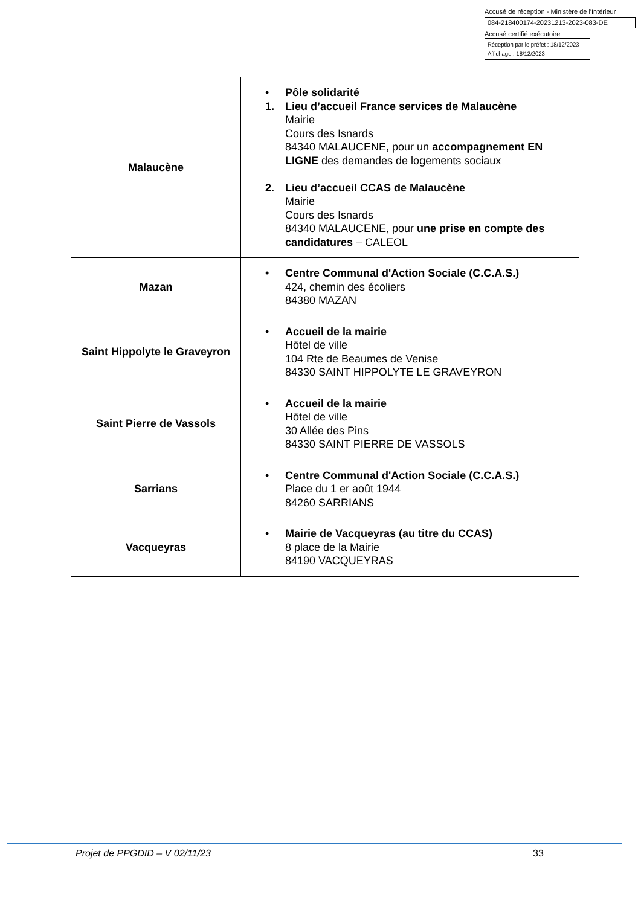Accusé de réception - Ministère de l'Intérieur
084-218400174-20231213-2023-083-DE
Accusé certifié exécutoire
Réception par le préfet : 18/12/2023
Affichage : 18/12/2023
| Malaucène | • Pôle solidarité 1. Lieu d’accueil France services de Malaucène Mairie Cours des Isnards 84340 MALAUCENE, pour un accompagnement EN LIGNE des demandes de logements sociaux 2. Lieu d’accueil CCAS de Malaucène Mairie Cours des Isnards 84340 MALAUCENE, pour une prise en compte des candidatures – CALEOL |
| Mazan | • Centre Communal d'Action Sociale (C.C.A.S.) 424, chemin des écoliers 84380 MAZAN |
| Saint Hippolyte le Graveyron | • Accueil de la mairie Hôtel de ville 104 Rte de Beaumes de Venise 84330 SAINT HIPPOLYTE LE GRAVEYRON |
| Saint Pierre de Vassols | • Accueil de la mairie Hôtel de ville 30 Allée des Pins 84330 SAINT PIERRE DE VASSOLS |
| Sarrians | • Centre Communal d'Action Sociale (C.C.A.S.) Place du 1 er août 1944 84260 SARRIANS |
| Vacqueyras | • Mairie de Vacqueyras (au titre du CCAS) 8 place de la Mairie 84190 VACQUEYRAS |
Projet de PPGDID – V 02/11/23 33